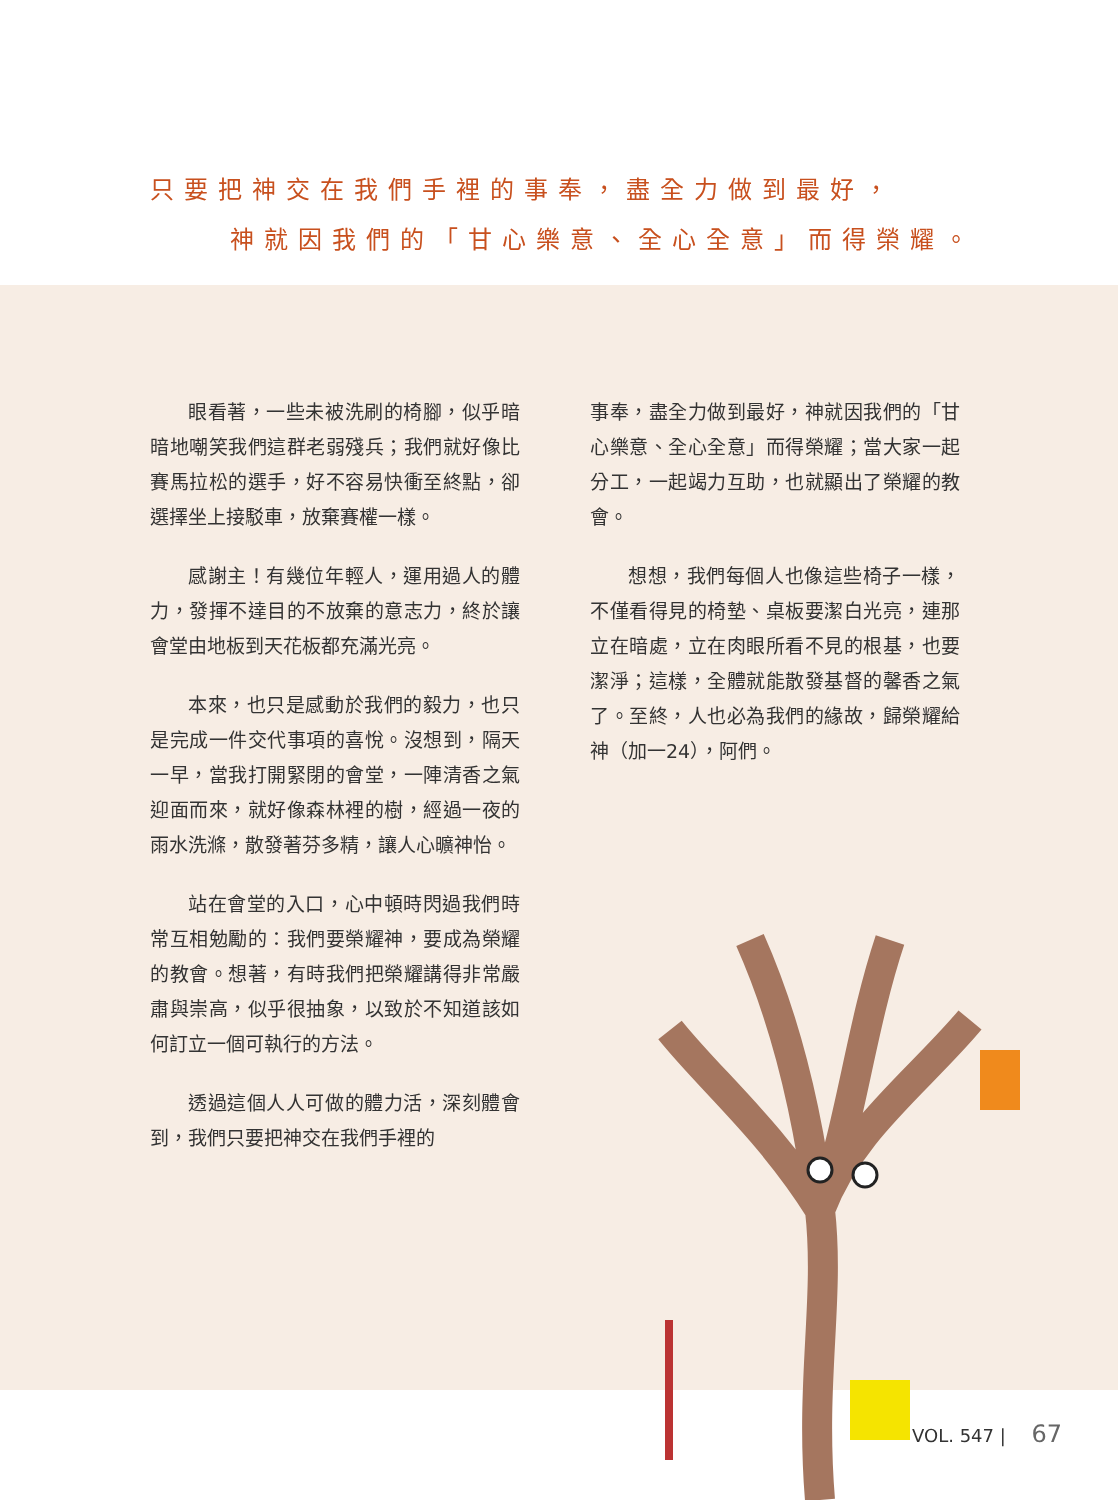只要把神交在我們手裡的事奉，盡全力做到最好，
神就因我們的「甘心樂意、全心全意」而得榮耀。
眼看著，一些未被洗刷的椅腳，似乎暗暗地嘲笑我們這群老弱殘兵；我們就好像比賽馬拉松的選手，好不容易快衝至終點，卻選擇坐上接駁車，放棄賽權一樣。
感謝主！有幾位年輕人，運用過人的體力，發揮不達目的不放棄的意志力，終於讓會堂由地板到天花板都充滿光亮。
本來，也只是感動於我們的毅力，也只是完成一件交代事項的喜悅。沒想到，隔天一早，當我打開緊閉的會堂，一陣清香之氣迎面而來，就好像森林裡的樹，經過一夜的雨水洗滌，散發著芬多精，讓人心曠神怡。
站在會堂的入口，心中頓時閃過我們時常互相勉勵的：我們要榮耀神，要成為榮耀的教會。想著，有時我們把榮耀講得非常嚴肅與崇高，似乎很抽象，以致於不知道該如何訂立一個可執行的方法。
透過這個人人可做的體力活，深刻體會到，我們只要把神交在我們手裡的
事奉，盡全力做到最好，神就因我們的「甘心樂意、全心全意」而得榮耀；當大家一起分工，一起竭力互助，也就顯出了榮耀的教會。
想想，我們每個人也像這些椅子一樣，不僅看得見的椅墊、桌板要潔白光亮，連那立在暗處，立在肉眼所看不見的根基，也要潔淨；這樣，全體就能散發基督的馨香之氣了。至終，人也必為我們的緣故，歸榮耀給神（加一24），阿們。
VOL. 547 | 67